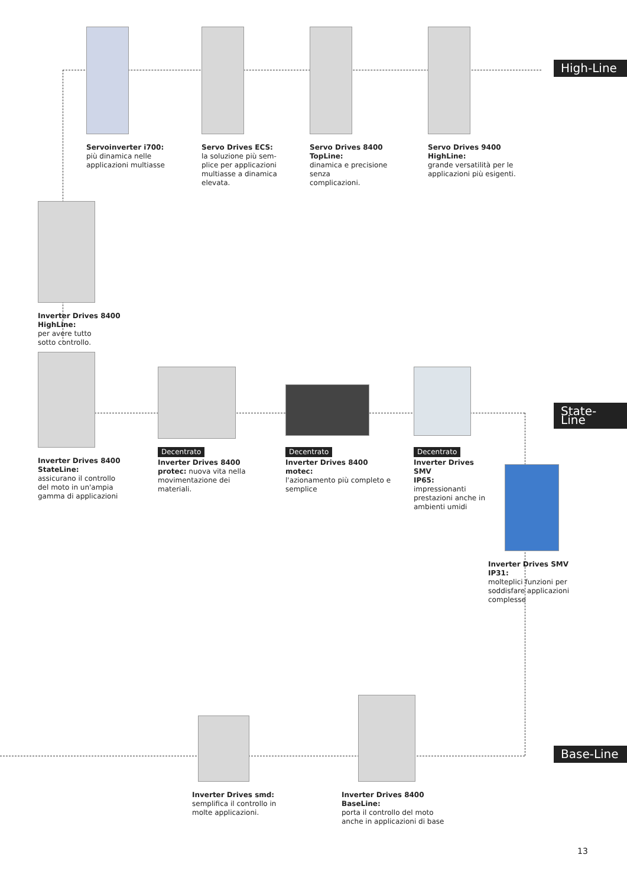High-Line
State-Line
Base-Line
Servoinverter i700:
più dinamica nelle
applicazioni multiasse
Servo Drives ECS:
la soluzione più sem-
plice per applicazioni
multiasse a dinamica
elevata.
Servo Drives 8400 TopLine:
dinamica e precisione senza
complicazioni.
Servo Drives 9400 HighLine:
grande versatilità per le
applicazioni più esigenti.
Inverter Drives 8400 HighLine:
per avere tutto
sotto controllo.
Inverter Drives 8400
StateLine:
assicurano il controllo
del moto in un'ampia
gamma di applicazioni
Decentrato
Inverter Drives 8400
protec: nuova vita nella
movimentazione dei
materiali.
Decentrato
Inverter Drives 8400 motec:
l'azionamento più completo e
semplice
Decentrato
Inverter Drives SMV
IP65:
impressionanti
prestazioni anche in
ambienti umidi
Inverter Drives SMV IP31:
molteplici funzioni per
soddisfare applicazioni
complesse
Inverter Drives smd:
semplifica il controllo in
molte applicazioni.
Inverter Drives 8400 BaseLine:
porta il controllo del moto
anche in applicazioni di base
13